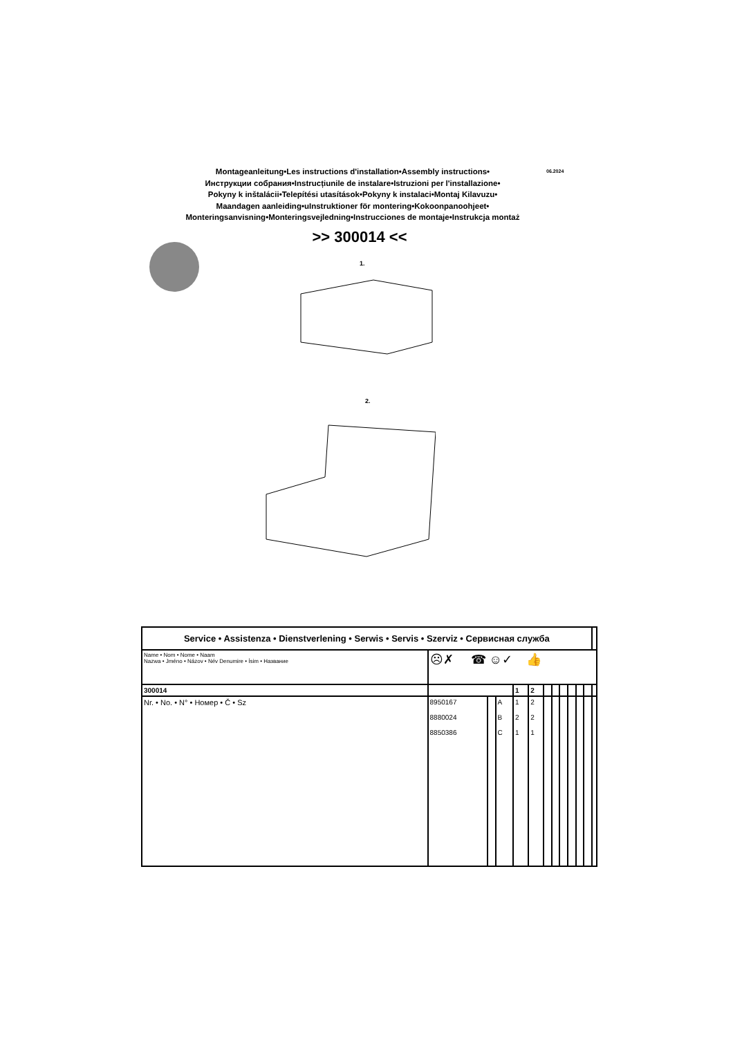Montageanleitung•Les instructions d'installation•Assembly instructions•
Инструкции собрания•Instrucțiunile de instalare•Istruzioni per l'installazione•
Pokyny k inštalácii•Telepítési utasítások•Pokyny k instalaci•Montaj Kilavuzu•
Maandagen aanleiding•uInstruktioner för montering•Kokoonpanoohjeet•
Monteringsanvisning•Monteringsvejledning•Instrucciones de montaje•Instrukcja montaż
06.2024
>> 300014 <<
1.
2.
| Service • Assistenza • Dienstverlening • Serwis • Servis • Szerviz • Сервисная служба | | | | | | | | | | | | |
| Name • Nom • Nome • Naam Nazwa • Jméno • Názov • Név Denumire • İsim • Название | ☹✗ ☎ ☺✓ 👍 | | | | | | | | | | | |
| 300014 | | | | 1 | 2 | | | | | | | |
| Nr. • No. • N° • Номер • Č • Sz | 8950167 8880024 8850386 | | A B C | 1 2 1 | 2 2 1 | | | | | | | |